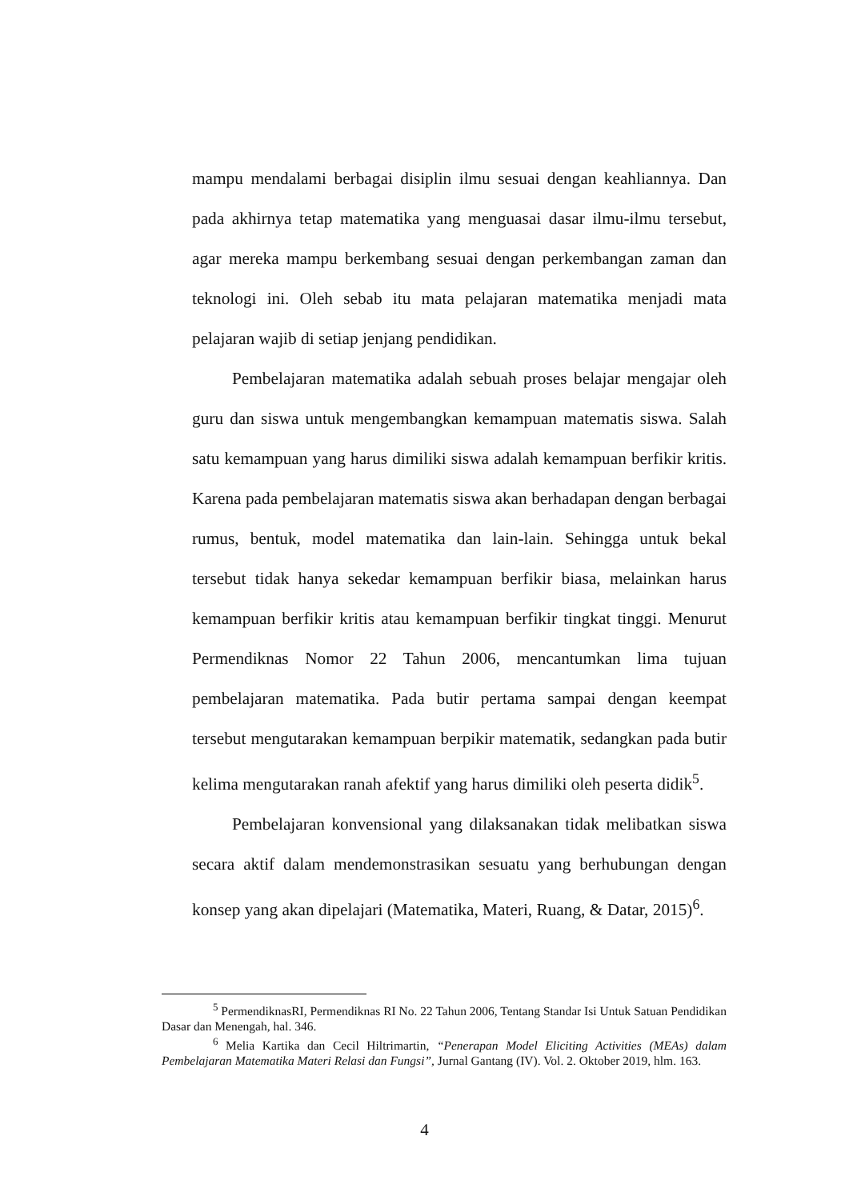mampu mendalami berbagai disiplin ilmu sesuai dengan keahliannya. Dan pada akhirnya tetap matematika yang menguasai dasar ilmu-ilmu tersebut, agar mereka mampu berkembang sesuai dengan perkembangan zaman dan teknologi ini. Oleh sebab itu mata pelajaran matematika menjadi mata pelajaran wajib di setiap jenjang pendidikan.
Pembelajaran matematika adalah sebuah proses belajar mengajar oleh guru dan siswa untuk mengembangkan kemampuan matematis siswa. Salah satu kemampuan yang harus dimiliki siswa adalah kemampuan berfikir kritis. Karena pada pembelajaran matematis siswa akan berhadapan dengan berbagai rumus, bentuk, model matematika dan lain-lain. Sehingga untuk bekal tersebut tidak hanya sekedar kemampuan berfikir biasa, melainkan harus kemampuan berfikir kritis atau kemampuan berfikir tingkat tinggi. Menurut Permendiknas Nomor 22 Tahun 2006, mencantumkan lima tujuan pembelajaran matematika. Pada butir pertama sampai dengan keempat tersebut mengutarakan kemampuan berpikir matematik, sedangkan pada butir kelima mengutarakan ranah afektif yang harus dimiliki oleh peserta didik<sup>5</sup>.
Pembelajaran konvensional yang dilaksanakan tidak melibatkan siswa secara aktif dalam mendemonstrasikan sesuatu yang berhubungan dengan konsep yang akan dipelajari (Matematika, Materi, Ruang, & Datar, 2015)<sup>6</sup>.
<sup>5</sup> PermendiknasRI, Permendiknas RI No. 22 Tahun 2006, Tentang Standar Isi Untuk Satuan Pendidikan Dasar dan Menengah, hal. 346.
<sup>6</sup> Melia Kartika dan Cecil Hiltrimartin, “Penerapan Model Eliciting Activities (MEAs) dalam Pembelajaran Matematika Materi Relasi dan Fungsi”, Jurnal Gantang (IV). Vol. 2. Oktober 2019, hlm. 163.
4